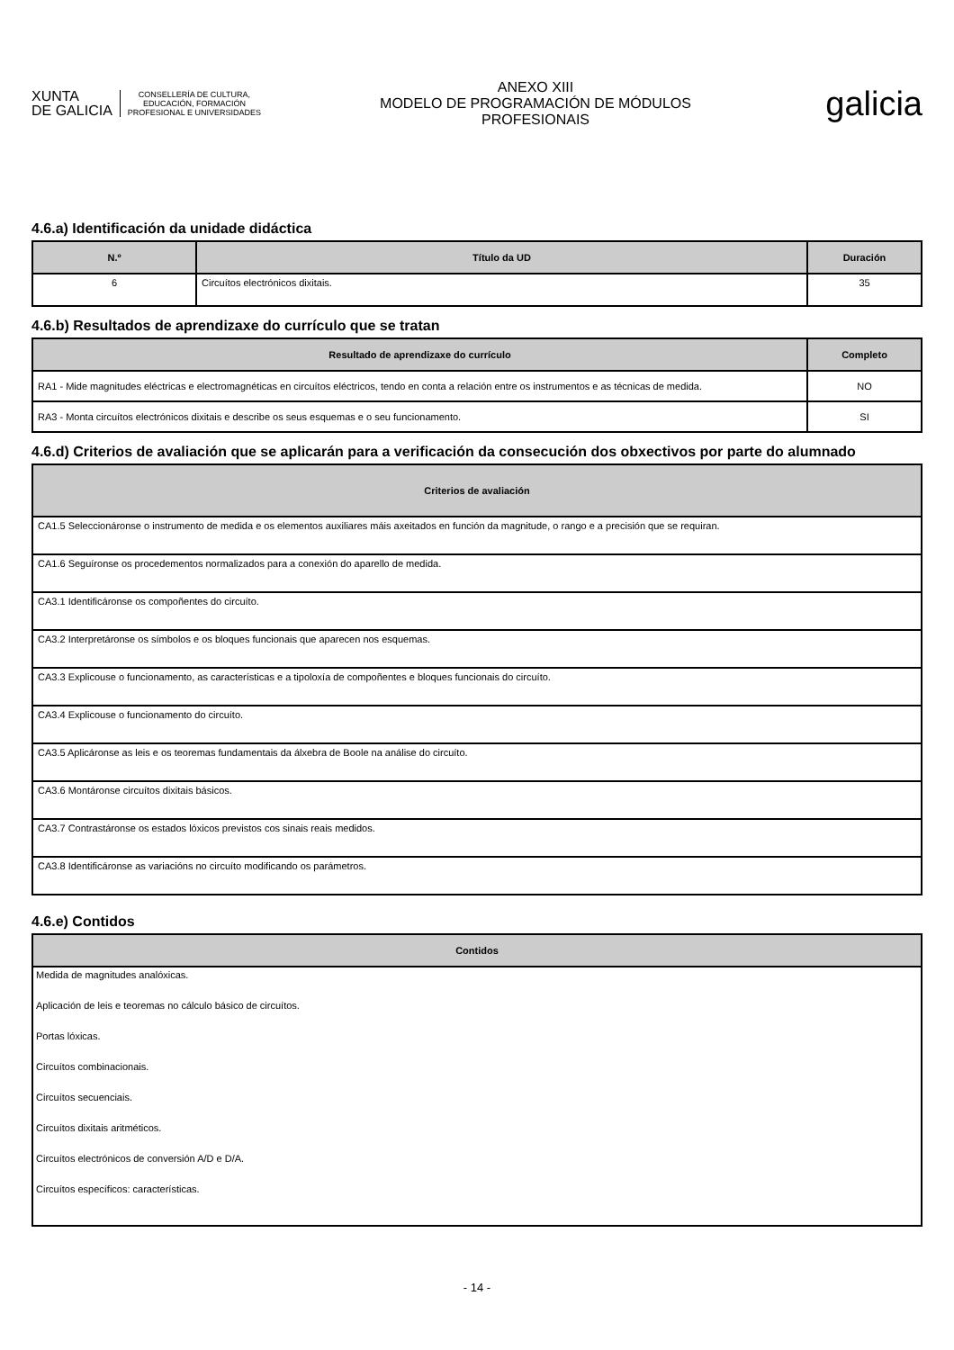XUNTA
DE GALICIA
CONSELLERÍA DE CULTURA,
EDUCACIÓN, FORMACIÓN
PROFESIONAL E UNIVERSIDADES
ANEXO XIII
MODELO DE PROGRAMACIÓN DE MÓDULOS
PROFESIONAIS
galicia
4.6.a) Identificación da unidade didáctica
| N.º | Título da UD | Duración |
| --- | --- | --- |
| 6 | Circuítos electrónicos dixitais. | 35 |
4.6.b) Resultados de aprendizaxe do currículo que se tratan
| Resultado de aprendizaxe do currículo | Completo |
| --- | --- |
| RA1 - Mide magnitudes eléctricas e electromagnéticas en circuítos eléctricos, tendo en conta a relación entre os instrumentos e as técnicas de medida. | NO |
| RA3 - Monta circuítos electrónicos dixitais e describe os seus esquemas e o seu funcionamento. | SI |
4.6.d) Criterios de avaliación que se aplicarán para a verificación da consecución dos obxectivos por parte do alumnado
| Criterios de avaliación |
| --- |
| CA1.5 Seleccionáronse o instrumento de medida e os elementos auxiliares máis axeitados en función da magnitude, o rango e a precisión que se requiran. |
| CA1.6 Seguíronse os procedementos normalizados para a conexión do aparello de medida. |
| CA3.1 Identificáronse os compoñentes do circuíto. |
| CA3.2 Interpretáronse os símbolos e os bloques funcionais que aparecen nos esquemas. |
| CA3.3 Explicouse o funcionamento, as características e a tipoloxía de compoñentes e bloques funcionais do circuíto. |
| CA3.4 Explicouse o funcionamento do circuíto. |
| CA3.5 Aplicáronse as leis e os teoremas fundamentais da álxebra de Boole na análise do circuíto. |
| CA3.6 Montáronse circuítos dixitais básicos. |
| CA3.7 Contrastáronse os estados lóxicos previstos cos sinais reais medidos. |
| CA3.8 Identificáronse as variacións no circuíto modificando os parámetros. |
4.6.e) Contidos
| Contidos |
| --- |
| Medida de magnitudes analóxicas. |
| Aplicación de leis e teoremas no cálculo básico de circuítos. |
| Portas lóxicas. |
| Circuítos combinacionais. |
| Circuítos secuenciais. |
| Circuítos dixitais aritméticos. |
| Circuítos electrónicos de conversión A/D e D/A. |
| Circuítos específicos: características. |
- 14 -